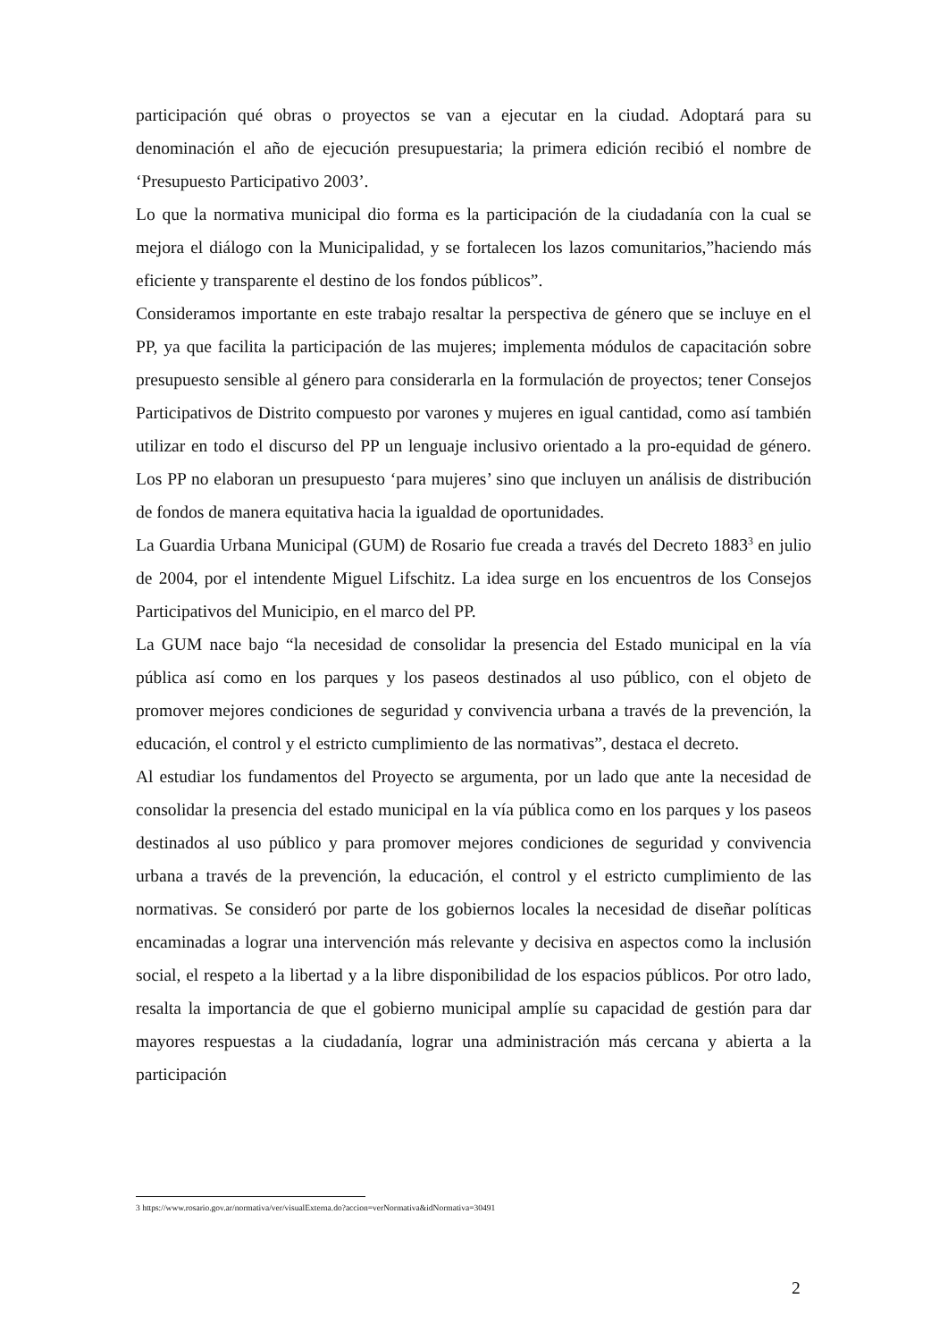participación qué obras o proyectos se van a ejecutar en la ciudad. Adoptará para su denominación el año de ejecución presupuestaria; la primera edición recibió el nombre de ‘Presupuesto Participativo 2003’.
Lo que la normativa municipal dio forma es la participación de la ciudadanía con la cual se mejora el diálogo con la Municipalidad, y se fortalecen los lazos comunitarios,”haciendo más eficiente y transparente el destino de los fondos públicos”.
Consideramos importante en este trabajo resaltar la perspectiva de género que se incluye en el PP, ya que facilita la participación de las mujeres; implementa módulos de capacitación sobre presupuesto sensible al género para considerarla en la formulación de proyectos; tener Consejos Participativos de Distrito compuesto por varones y mujeres en igual cantidad, como así también utilizar en todo el discurso del PP un lenguaje inclusivo orientado a la pro-equidad de género. Los PP no elaboran un presupuesto ‘para mujeres’ sino que incluyen un análisis de distribución de fondos de manera equitativa hacia la igualdad de oportunidades.
La Guardia Urbana Municipal (GUM) de Rosario fue creada a través del Decreto 1883<sup>3</sup> en julio de 2004, por el intendente Miguel Lifschitz. La idea surge en los encuentros de los Consejos Participativos del Municipio, en el marco del PP.
La GUM nace bajo “la necesidad de consolidar la presencia del Estado municipal en la vía pública así como en los parques y los paseos destinados al uso público, con el objeto de promover mejores condiciones de seguridad y convivencia urbana a través de la prevención, la educación, el control y el estricto cumplimiento de las normativas”, destaca el decreto.
Al estudiar los fundamentos del Proyecto se argumenta, por un lado que ante la necesidad de consolidar la presencia del estado municipal en la vía pública como en los parques y los paseos destinados al uso público y para promover mejores condiciones de seguridad y convivencia urbana a través de la prevención, la educación, el control y el estricto cumplimiento de las normativas. Se consideró por parte de los gobiernos locales la necesidad de diseñar políticas encaminadas a lograr una intervención más relevante y decisiva en aspectos como la inclusión social, el respeto a la libertad y a la libre disponibilidad de los espacios públicos. Por otro lado, resalta la importancia de que el gobierno municipal amplíe su capacidad de gestión para dar mayores respuestas a la ciudadanía, lograr una administración más cercana y abierta a la participación
3 https://www.rosario.gov.ar/normativa/ver/visualExterna.do?accion=verNormativa&idNormativa=30491
2